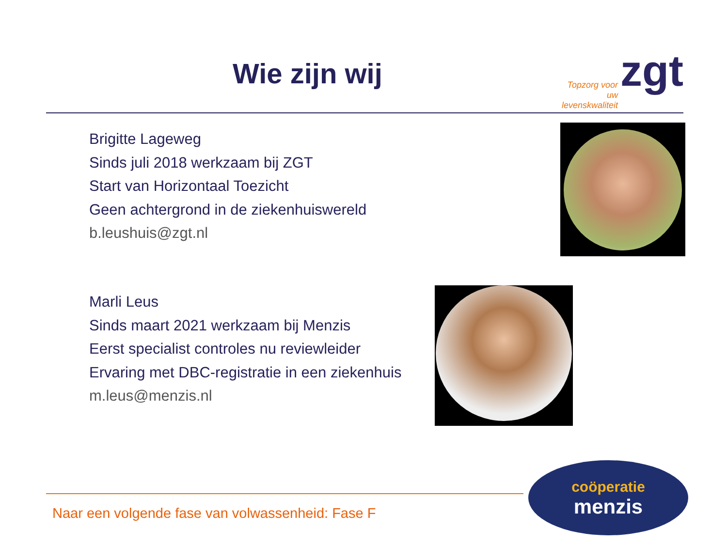Wie zijn wij zgt
Topzorg voor uw levenskwaliteit
Brigitte Lageweg
Sinds juli 2018 werkzaam bij ZGT
Start van Horizontaal Toezicht
Geen achtergrond in de ziekenhuiswereld
b.leushuis@zgt.nl
Marli Leus
Sinds maart 2021 werkzaam bij Menzis
Eerst specialist controles nu reviewleider
Ervaring met DBC-registratie in een ziekenhuis
m.leus@menzis.nl
Naar een volgende fase van volwassenheid: Fase F
coöperatie
menzis